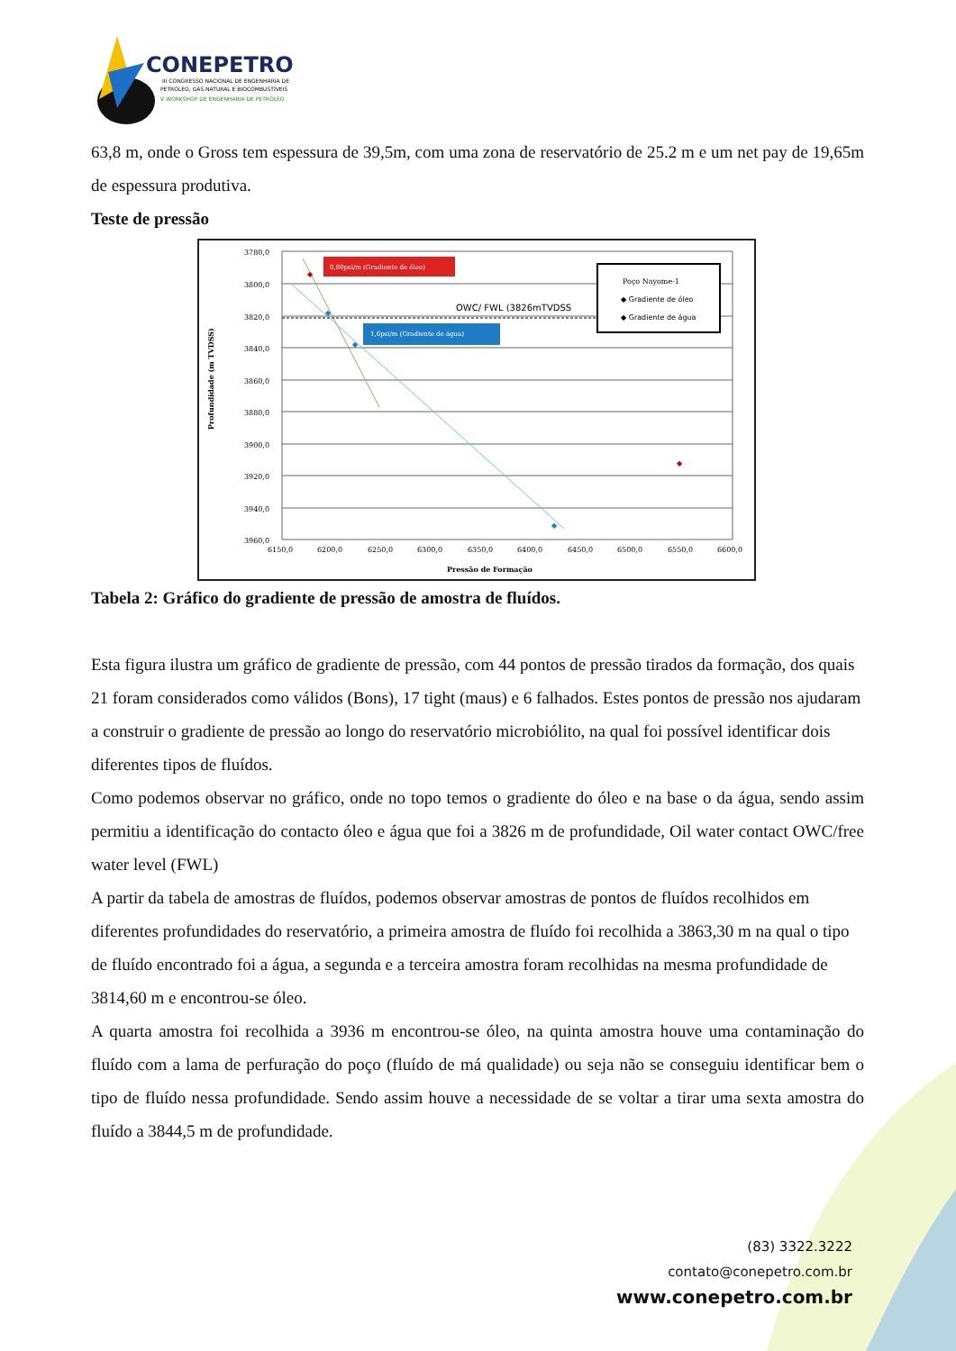CONEPETRO
III CONGRESSO NACIONAL DE ENGENHARIA DE
PETRÓLEO, GÁS NATURAL E BIOCOMBUSTÍVEIS
V WORKSHOP DE ENGENHARIA DE PETRÓLEO
63,8 m, onde o Gross tem espessura de 39,5m, com uma zona de reservatório de 25.2 m e um net pay de 19,65m de espessura produtiva.
Teste de pressão
Profundidade (m TVDSS)
3780,0
3800,0
3820,0
3840,0
3860,0
3880,0
3900,0
3920,0
3940,0
3960,0
6150,0
6200,0
6250,0
6300,0
6350,0
6400,0
6450,0
6500,0
6550,0
6600,0
Pressão de Formação
0,80psi/m (Gradiente de óleo)
1,6psi/m (Gradiente de água)
OWC/ FWL (3826mTVDSS
Poço Nayome-1
◆ Gradiente de óleo
◆ Gradiente de água
◆
◆
◆
◆
◆
Tabela 2: Gráfico do gradiente de pressão de amostra de fluídos.
Esta figura ilustra um gráfico de gradiente de pressão, com 44 pontos de pressão tirados da formação, dos quais 21 foram considerados como válidos (Bons), 17 tight (maus) e 6 falhados. Estes pontos de pressão nos ajudaram a construir o gradiente de pressão ao longo do reservatório microbiólito, na qual foi possível identificar dois diferentes tipos de fluídos.
Como podemos observar no gráfico, onde no topo temos o gradiente do óleo e na base o da água, sendo assim permitiu a identificação do contacto óleo e água que foi a 3826 m de profundidade, Oil water contact OWC/free water level (FWL)
A partir da tabela de amostras de fluídos, podemos observar amostras de pontos de fluídos recolhidos em diferentes profundidades do reservatório, a primeira amostra de fluído foi recolhida a 3863,30 m na qual o tipo de fluído encontrado foi a água, a segunda e a terceira amostra foram recolhidas na mesma profundidade de 3814,60 m e encontrou-se óleo.
A quarta amostra foi recolhida a 3936 m encontrou-se óleo, na quinta amostra houve uma contaminação do fluído com a lama de perfuração do poço (fluído de má qualidade) ou seja não se conseguiu identificar bem o tipo de fluído nessa profundidade. Sendo assim houve a necessidade de se voltar a tirar uma sexta amostra do fluído a 3844,5 m de profundidade.
(83) 3322.3222
contato@conepetro.com.br
www.conepetro.com.br